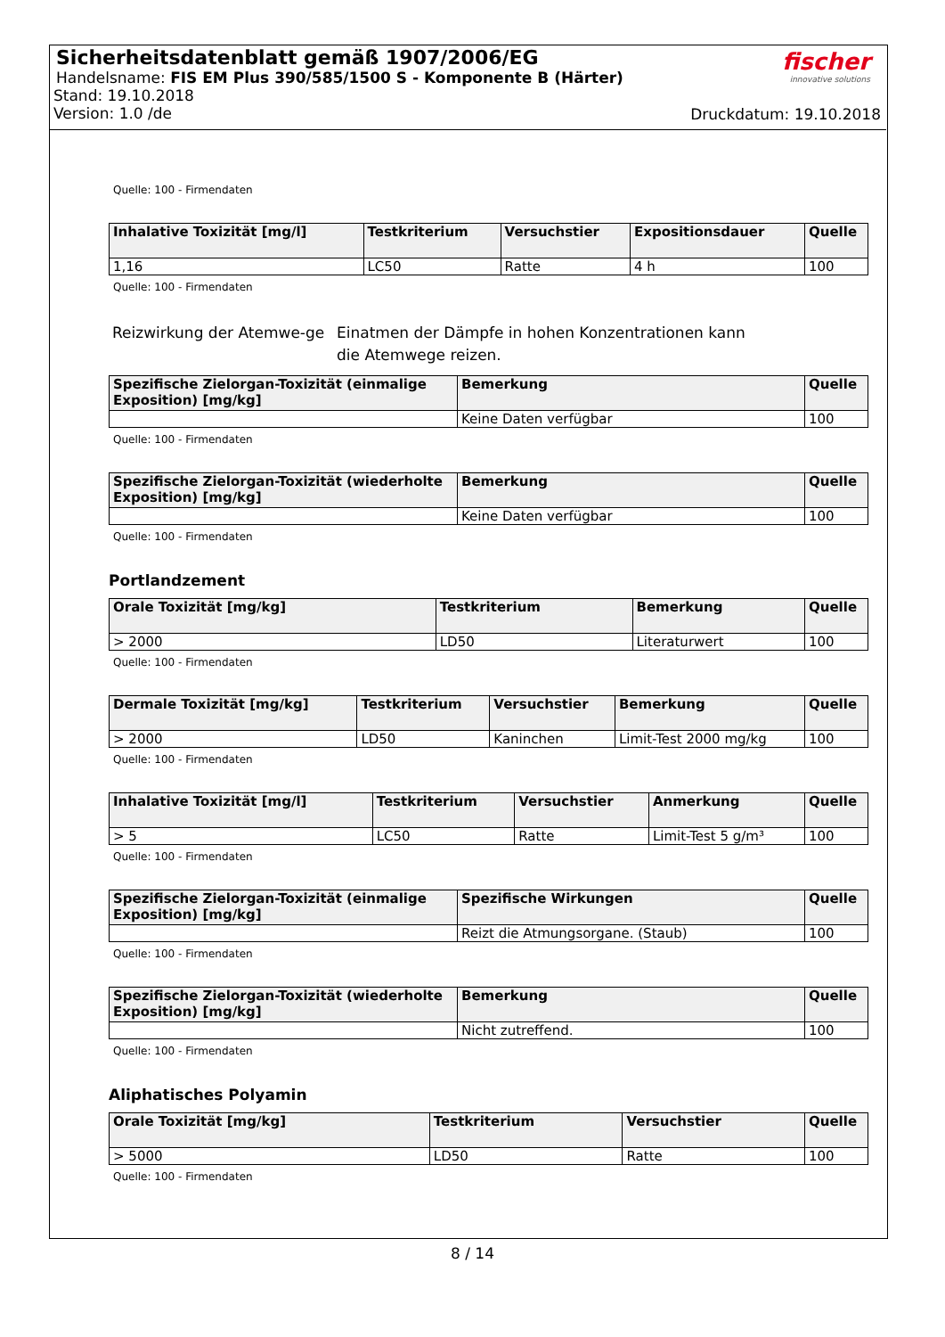Sicherheitsdatenblatt gemäß 1907/2006/EG
Handelsname: FIS EM Plus 390/585/1500 S - Komponente B (Härter)
Stand: 19.10.2018
Version: 1.0 /de
fischer
innovative solutions
Druckdatum: 19.10.2018
Quelle: 100 - Firmendaten
| Inhalative Toxizität [mg/l] | Testkriterium | Versuchstier | Expositionsdauer | Quelle |
| --- | --- | --- | --- | --- |
| 1,16 | LC50 | Ratte | 4 h | 100 |
Quelle: 100 - Firmendaten
Reizwirkung der Atemwe-ge
Einatmen der Dämpfe in hohen Konzentrationen kann die Atemwege reizen.
| Spezifische Zielorgan-Toxizität (einmalige Exposition) [mg/kg] | Bemerkung | Quelle |
| --- | --- | --- |
| | Keine Daten verfügbar | 100 |
Quelle: 100 - Firmendaten
| Spezifische Zielorgan-Toxizität (wiederholte Exposition) [mg/kg] | Bemerkung | Quelle |
| --- | --- | --- |
| | Keine Daten verfügbar | 100 |
Quelle: 100 - Firmendaten
Portlandzement
| Orale Toxizität [mg/kg] | Testkriterium | Bemerkung | Quelle |
| --- | --- | --- | --- |
| > 2000 | LD50 | Literaturwert | 100 |
Quelle: 100 - Firmendaten
| Dermale Toxizität [mg/kg] | Testkriterium | Versuchstier | Bemerkung | Quelle |
| --- | --- | --- | --- | --- |
| > 2000 | LD50 | Kaninchen | Limit-Test 2000 mg/kg | 100 |
Quelle: 100 - Firmendaten
| Inhalative Toxizität [mg/l] | Testkriterium | Versuchstier | Anmerkung | Quelle |
| --- | --- | --- | --- | --- |
| > 5 | LC50 | Ratte | Limit-Test 5 g/m³ | 100 |
Quelle: 100 - Firmendaten
| Spezifische Zielorgan-Toxizität (einmalige Exposition) [mg/kg] | Spezifische Wirkungen | Quelle |
| --- | --- | --- |
| | Reizt die Atmungsorgane. (Staub) | 100 |
Quelle: 100 - Firmendaten
| Spezifische Zielorgan-Toxizität (wiederholte Exposition) [mg/kg] | Bemerkung | Quelle |
| --- | --- | --- |
| | Nicht zutreffend. | 100 |
Quelle: 100 - Firmendaten
Aliphatisches Polyamin
| Orale Toxizität [mg/kg] | Testkriterium | Versuchstier | Quelle |
| --- | --- | --- | --- |
| > 5000 | LD50 | Ratte | 100 |
Quelle: 100 - Firmendaten
8 / 14